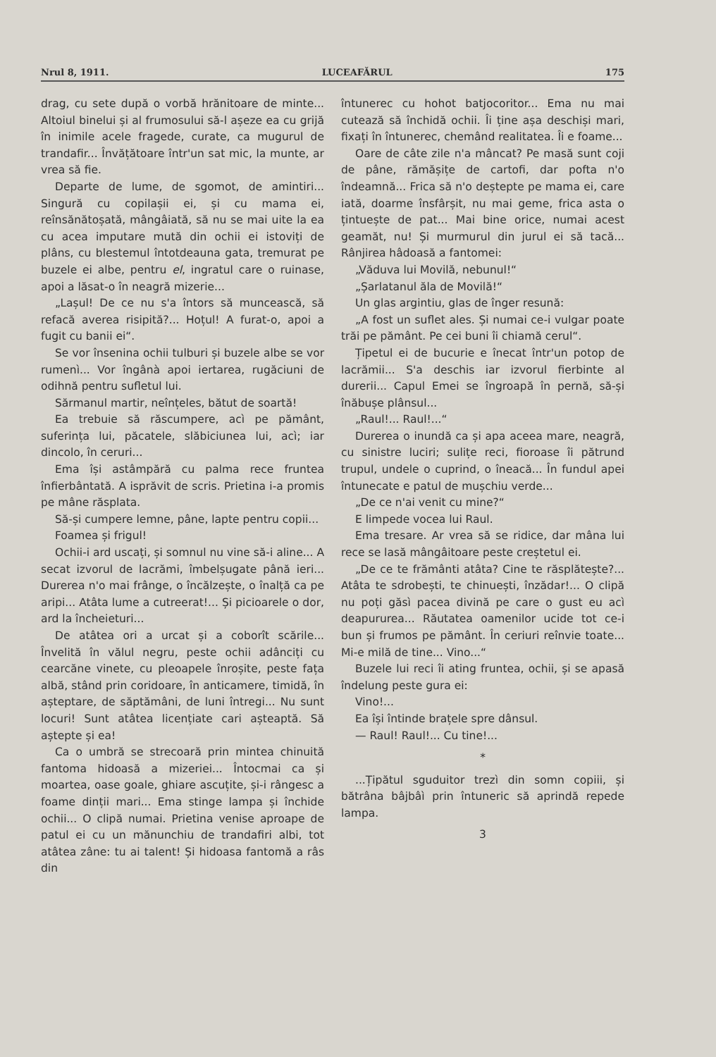Nrul 8, 1911. LUCEAFĂRUL 175
drag, cu sete după o vorbă hrănitoare de minte... Altoiul binelui și al frumosului să-l așeze ea cu grijă în inimile acele fragede, curate, ca mugurul de trandafir... Învățătoare într'un sat mic, la munte, ar vrea să fie.
Departe de lume, de sgomot, de amintiri... Singură cu copilașii ei, și cu mama ei, reînsănătoșată, mângâiată, să nu se mai uite la ea cu acea imputare mută din ochii ei istoviți de plâns, cu blestemul întotdeauna gata, tremurat pe buzele ei albe, pentru el, ingratul care o ruinase, apoi a lăsat-o în neagră mizerie...
„Lașul! De ce nu s'a întors să muncească, să refacă averea risipită?... Hoțul! A furat-o, apoi a fugit cu banii ei“.
Se vor însenina ochii tulburi și buzele albe se vor rumenì... Vor îngânà apoi iertarea, rugăciuni de odihnă pentru sufletul lui.
Sărmanul martir, neînțeles, bătut de soartă!
Ea trebuie să răscumpere, acì pe pământ, suferința lui, păcatele, slăbiciunea lui, acì; iar dincolo, în ceruri...
Ema își astâmpără cu palma rece fruntea înfierbântată. A isprăvit de scris. Prietina i-a promis pe mâne răsplata.
Să-și cumpere lemne, pâne, lapte pentru copii...
Foamea și frigul!
Ochii-i ard uscați, și somnul nu vine să-i aline... A secat izvorul de lacrămi, îmbelșugate până ieri... Durerea n'o mai frânge, o încălzește, o înalță ca pe aripi... Atâta lume a cutreerat!... Și picioarele o dor, ard la încheieturi...
De atâtea ori a urcat și a coborît scările... Învelită în vălul negru, peste ochii adânciți cu cearcăne vinete, cu pleoapele înroșite, peste fața albă, stând prin coridoare, în anticamere, timidă, în așteptare, de săptămâni, de luni întregi... Nu sunt locuri! Sunt atâtea licențiate cari așteaptă. Să aștepte și ea!
Ca o umbră se strecoară prin mintea chinuită fantoma hidoasă a mizeriei... Întocmai ca și moartea, oase goale, ghiare ascuțite, și-i rângesc a foame dinții mari... Ema stinge lampa și închide ochii... O clipă numai. Prietina venise aproape de patul ei cu un mănunchiu de trandafiri albi, tot atâtea zâne: tu ai talent! Și hidoasa fantomă a râs din
întunerec cu hohot batjocoritor... Ema nu mai cutează să închidă ochii. Îi ține așa deschiși mari, fixați în întunerec, chemând realitatea. Îi e foame...
Oare de câte zile n'a mâncat? Pe masă sunt coji de pâne, rămășițe de cartofi, dar pofta n'o îndeamnă... Frica să n'o deștepte pe mama ei, care iată, doarme însfârșit, nu mai geme, frica asta o țintuește de pat... Mai bine orice, numai acest geamăt, nu! Și murmurul din jurul ei să tacă... Rânjirea hâdoasă a fantomei:
„Văduva lui Movilă, nebunul!“
„Șarlatanul ăla de Movilă!“
Un glas argintiu, glas de înger resună:
„A fost un suflet ales. Și numai ce-i vulgar poate trăi pe pământ. Pe cei buni îi chiamă cerul“.
Țipetul ei de bucurie e înecat într'un potop de lacrămii... S'a deschis iar izvorul fierbinte al durerii... Capul Emei se îngroapă în pernă, să-și înăbușe plânsul...
„Raul!... Raul!...“
Durerea o inundă ca și apa aceea mare, neagră, cu sinistre luciri; sulițe reci, fioroase îi pătrund trupul, undele o cuprind, o îneacă... În fundul apei întunecate e patul de mușchiu verde...
„De ce n'ai venit cu mine?“
E limpede vocea lui Raul.
Ema tresare. Ar vrea să se ridice, dar mâna lui rece se lasă mângâitoare peste creștetul ei.
„De ce te frământi atâta? Cine te răsplătește?... Atâta te sdrobești, te chinuești, înzădar!... O clipă nu poți găsì pacea divină pe care o gust eu acì deapururea... Răutatea oamenilor ucide tot ce-i bun și frumos pe pământ. În ceriuri reînvie toate... Mi-e milă de tine... Vino...“
Buzele lui reci îi ating fruntea, ochii, și se apasă îndelung peste gura ei:
Vino!...
Ea își întinde brațele spre dânsul.
— Raul! Raul!... Cu tine!...
*
...Țipătul sguduitor trezì din somn copiii, și bătrâna bâjbâì prin întuneric să aprindă repede lampa.
3